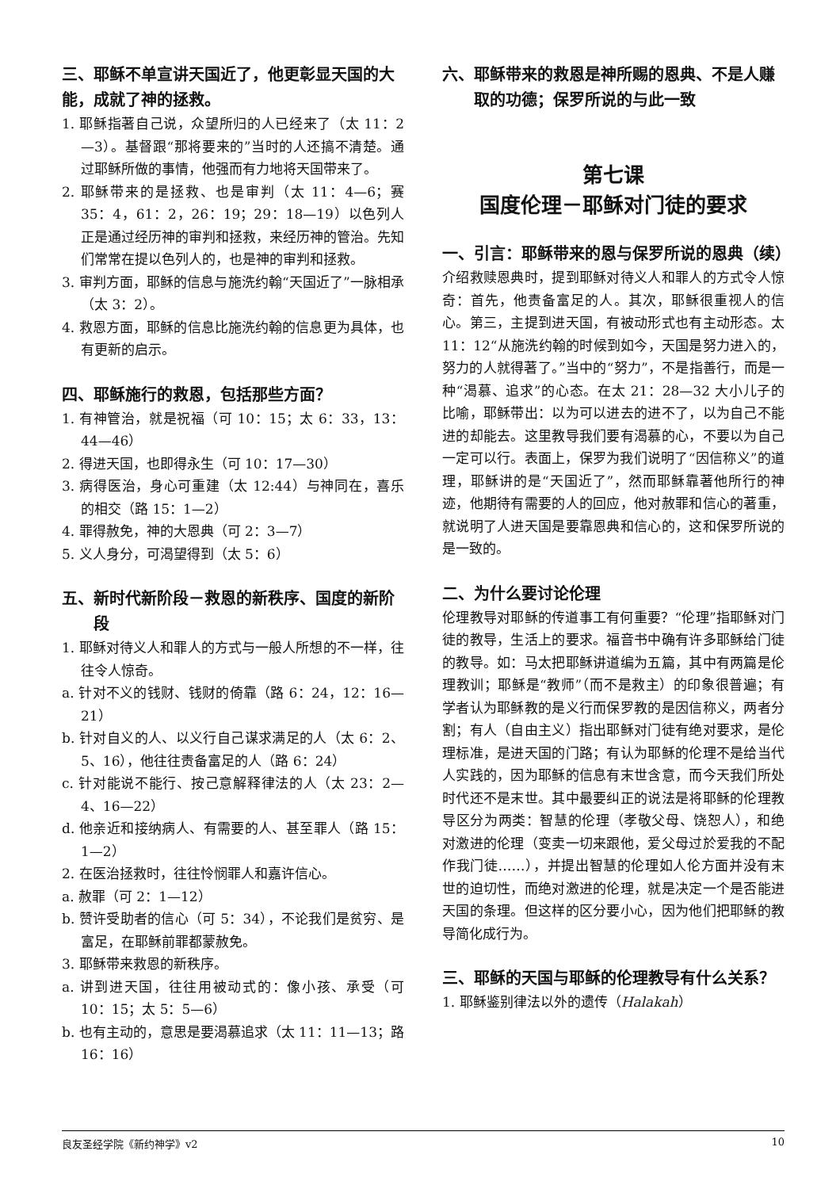三、耶稣不单宣讲天国近了，他更彰显天国的大能，成就了神的拯救。
1. 耶稣指著自己说，众望所归的人已经来了（太 11：2—3）。基督跟“那将要来的”当时的人还搞不清楚。通过耶稣所做的事情，他强而有力地将天国带来了。
2. 耶稣带来的是拯救、也是审判（太 11：4—6；赛 35：4，61：2，26：19；29：18—19）以色列人正是通过经历神的审判和拯救，来经历神的管治。先知们常常在提以色列人的，也是神的审判和拯救。
3. 审判方面，耶稣的信息与施洗约翰“天国近了”一脉相承（太 3：2）。
4. 救恩方面，耶稣的信息比施洗约翰的信息更为具体，也有更新的启示。
四、耶稣施行的救恩，包括那些方面？
1. 有神管治，就是祝福（可 10：15；太 6：33，13：44—46）
2. 得进天国，也即得永生（可 10：17—30）
3. 病得医治，身心可重建（太 12:44）与神同在，喜乐的相交（路 15：1—2）
4. 罪得赦免，神的大恩典（可 2：3—7）
5. 义人身分，可渴望得到（太 5：6）
五、新时代新阶段－救恩的新秩序、国度的新阶段
1. 耶稣对待义人和罪人的方式与一般人所想的不一样，往往令人惊奇。
a. 针对不义的钱财、钱财的倚靠（路 6：24，12：16—21）
b. 针对自义的人、以义行自己谋求满足的人（太 6：2、5、16），他往往责备富足的人（路 6：24）
c. 针对能说不能行、按己意解释律法的人（太 23：2—4、16—22）
d. 他亲近和接纳病人、有需要的人、甚至罪人（路 15：1—2）
2. 在医治拯救时，往往怜悯罪人和嘉许信心。
a. 赦罪（可 2：1—12）
b. 赞许受助者的信心（可 5：34），不论我们是贫穷、是富足，在耶稣前罪都蒙赦免。
3. 耶稣带来救恩的新秩序。
a. 讲到进天国，往往用被动式的：像小孩、承受（可 10：15；太 5：5—6）
b. 也有主动的，意思是要渴慕追求（太 11：11—13；路 16：16）
六、耶稣带来的救恩是神所赐的恩典、不是人赚取的功德；保罗所说的与此一致
第七课
国度伦理－耶稣对门徒的要求
一、引言：耶稣带来的恩与保罗所说的恩典（续）
介绍救赎恩典时，提到耶稣对待义人和罪人的方式令人惊奇：首先，他责备富足的人。其次，耶稣很重视人的信心。第三，主提到进天国，有被动形式也有主动形态。太 11：12“从施洗约翰的时候到如今，天国是努力进入的，努力的人就得著了。”当中的“努力”，不是指善行，而是一种“渴慕、追求”的心态。在太 21：28—32 大小儿子的比喻，耶稣带出：以为可以进去的进不了，以为自己不能进的却能去。这里教导我们要有渴慕的心，不要以为自己一定可以行。表面上，保罗为我们说明了“因信称义”的道理，耶稣讲的是“天国近了”，然而耶稣靠著他所行的神迹，他期待有需要的人的回应，他对赦罪和信心的著重，就说明了人进天国是要靠恩典和信心的，这和保罗所说的是一致的。
二、为什么要讨论伦理
伦理教导对耶稣的传道事工有何重要？“伦理”指耶稣对门徒的教导，生活上的要求。福音书中确有许多耶稣给门徒的教导。如：马太把耶稣讲道编为五篇，其中有两篇是伦理教训；耶稣是“教师”（而不是救主）的印象很普遍；有学者认为耶稣教的是义行而保罗教的是因信称义，两者分割；有人（自由主义）指出耶稣对门徒有绝对要求，是伦理标准，是进天国的门路；有认为耶稣的伦理不是给当代人实践的，因为耶稣的信息有末世含意，而今天我们所处时代还不是末世。其中最要纠正的说法是将耶稣的伦理教导区分为两类：智慧的伦理（孝敬父母、饶恕人），和绝对激进的伦理（变卖一切来跟他，爱父母过於爱我的不配作我门徒……），并提出智慧的伦理如人伦方面并没有末世的迫切性，而绝对激进的伦理，就是决定一个是否能进天国的条理。但这样的区分要小心，因为他们把耶稣的教导简化成行为。
三、耶稣的天国与耶稣的伦理教导有什么关系？
1. 耶稣鉴别律法以外的遗传（Halakah）
良友圣经学院《新约神学》v2 10